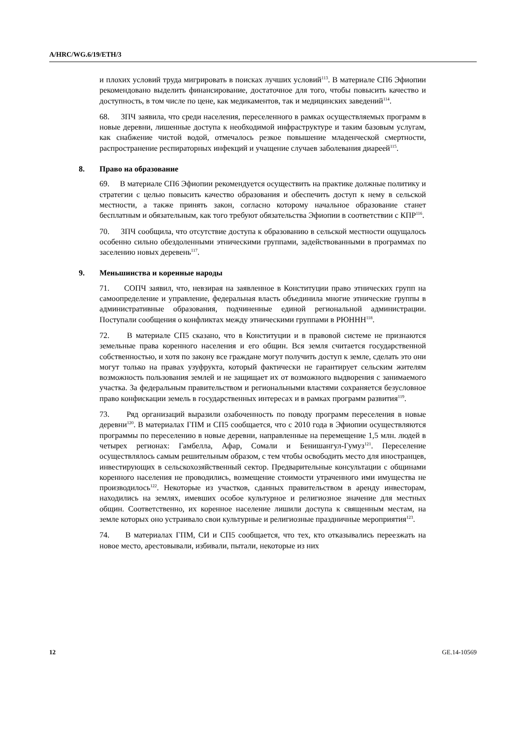A/HRC/WG.6/19/ETH/3
и плохих условий труда мигрировать в поисках лучших условий<sup>113</sup>. В материале СП6 Эфиопии рекомендовано выделить финансирование, достаточное для того, чтобы повысить качество и доступность, в том числе по цене, как медикаментов, так и медицинских заведений<sup>114</sup>.
68. ЗПЧ заявила, что среди населения, переселенного в рамках осуществляемых программ в новые деревни, лишенные доступа к необходимой инфраструктуре и таким базовым услугам, как снабжение чистой водой, отмечалось резкое повышение младенческой смертности, распространение респираторных инфекций и учащение случаев заболевания диареей<sup>115</sup>.
8. Право на образование
69. В материале СП6 Эфиопии рекомендуется осуществить на практике должные политику и стратегии с целью повысить качество образования и обеспечить доступ к нему в сельской местности, а также принять закон, согласно которому начальное образование станет бесплатным и обязательным, как того требуют обязательства Эфиопии в соответствии с КПР<sup>116</sup>.
70. ЗПЧ сообщила, что отсутствие доступа к образованию в сельской местности ощущалось особенно сильно обездоленными этническими группами, задействованными в программах по заселению новых деревень<sup>117</sup>.
9. Меньшинства и коренные народы
71. СОПЧ заявил, что, невзирая на заявленное в Конституции право этнических групп на самоопределение и управление, федеральная власть объединила многие этнические группы в административные образования, подчиненные единой региональной администрации. Поступали сообщения о конфликтах между этническими группами в РЮНHН<sup>118</sup>.
72. В материале СП5 сказано, что в Конституции и в правовой системе не признаются земельные права коренного населения и его общин. Вся земля считается государственной собственностью, и хотя по закону все граждане могут получить доступ к земле, сделать это они могут только на правах узуфрукта, который фактически не гарантирует сельским жителям возможность пользования землей и не защищает их от возможного выдворения с занимаемого участка. За федеральным правительством и региональными властями сохраняется безусловное право конфискации земель в государственных интересах и в рамках программ развития<sup>119</sup>.
73. Ряд организаций выразили озабоченность по поводу программ переселения в новые деревни<sup>120</sup>. В материалах ГПМ и СП5 сообщается, что с 2010 года в Эфиопии осуществляются программы по переселению в новые деревни, направленные на перемещение 1,5 млн. людей в четырех регионах: Гамбелла, Афар, Сомали и Бенишангул-Гумуз<sup>121</sup>. Переселение осуществлялось самым решительным образом, с тем чтобы освободить место для иностранцев, инвестирующих в сельскохозяйственный сектор. Предварительные консультации с общинами коренного населения не проводились, возмещение стоимости утраченного ими имущества не производилось<sup>122</sup>. Некоторые из участков, сданных правительством в аренду инвесторам, находились на землях, имевших особое культурное и религиозное значение для местных общин. Соответственно, их коренное население лишили доступа к священным местам, на земле которых оно устраивало свои культурные и религиозные праздничные мероприятия<sup>123</sup>.
74. В материалах ГПМ, СИ и СП5 сообщается, что тех, кто отказывались переезжать на новое место, арестовывали, избивали, пытали, некоторые из них
12 GE.14-10569